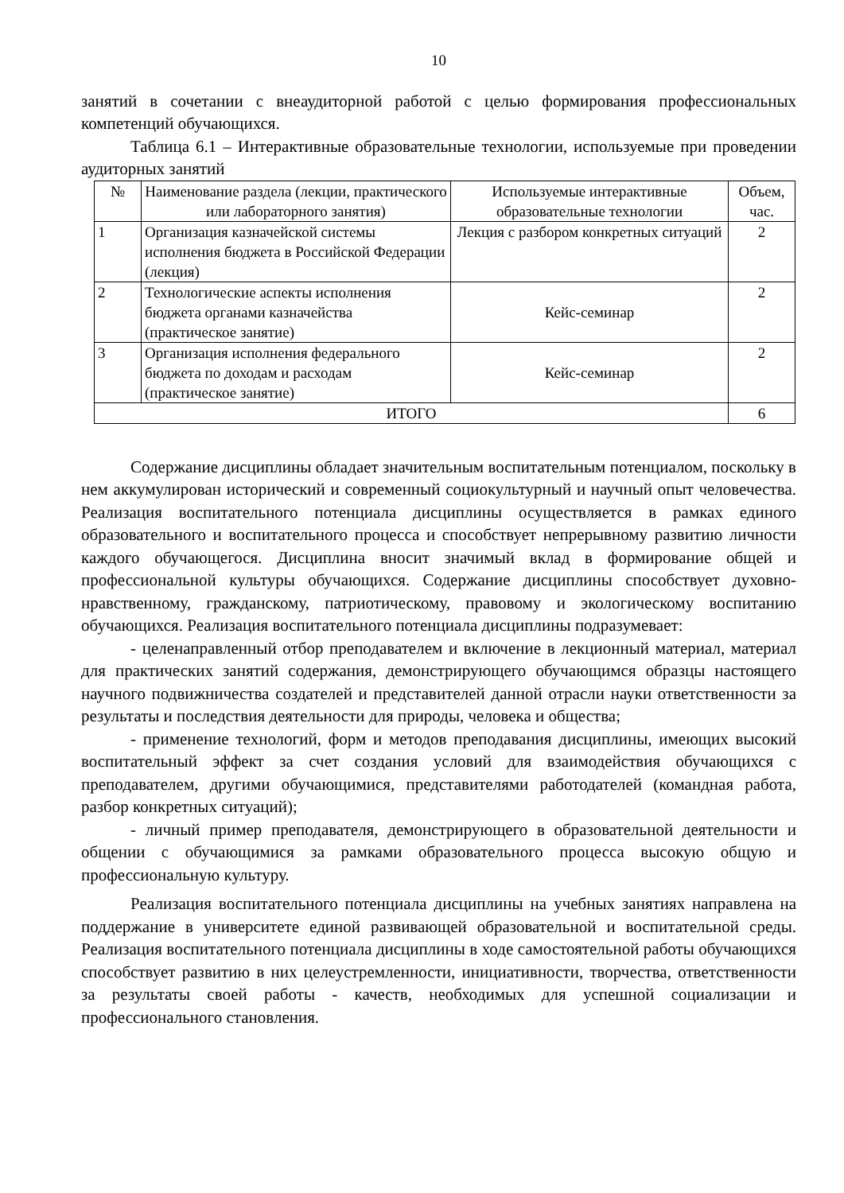10
занятий в сочетании с внеаудиторной работой с целью формирования профессиональных компетенций обучающихся.
Таблица 6.1 – Интерактивные образовательные технологии, используемые при проведении аудиторных занятий
| № | Наименование раздела (лекции, практического или лабораторного занятия) | Используемые интерактивные образовательные технологии | Объем, час. |
| --- | --- | --- | --- |
| 1 | Организация казначейской системы исполнения бюджета в Российской Федерации (лекция) | Лекция с разбором конкретных ситуаций | 2 |
| 2 | Технологические аспекты исполнения бюджета органами казначейства (практическое занятие) | Кейс-семинар | 2 |
| 3 | Организация исполнения федерального бюджета по доходам и расходам (практическое занятие) | Кейс-семинар | 2 |
| ИТОГО | | | 6 |
Содержание дисциплины обладает значительным воспитательным потенциалом, поскольку в нем аккумулирован исторический и современный социокультурный и научный опыт человечества. Реализация воспитательного потенциала дисциплины осуществляется в рамках единого образовательного и воспитательного процесса и способствует непрерывному развитию личности каждого обучающегося. Дисциплина вносит значимый вклад в формирование общей и профессиональной культуры обучающихся. Содержание дисциплины способствует духовно-нравственному, гражданскому, патриотическому, правовому и экологическому воспитанию обучающихся. Реализация воспитательного потенциала дисциплины подразумевает:
- целенаправленный отбор преподавателем и включение в лекционный материал, материал для практических занятий содержания, демонстрирующего обучающимся образцы настоящего научного подвижничества создателей и представителей данной отрасли науки ответственности за результаты и последствия деятельности для природы, человека и общества;
- применение технологий, форм и методов преподавания дисциплины, имеющих высокий воспитательный эффект за счет создания условий для взаимодействия обучающихся с преподавателем, другими обучающимися, представителями работодателей (командная работа, разбор конкретных ситуаций);
- личный пример преподавателя, демонстрирующего в образовательной деятельности и общении с обучающимися за рамками образовательного процесса высокую общую и профессиональную культуру.
Реализация воспитательного потенциала дисциплины на учебных занятиях направлена на поддержание в университете единой развивающей образовательной и воспитательной среды. Реализация воспитательного потенциала дисциплины в ходе самостоятельной работы обучающихся способствует развитию в них целеустремленности, инициативности, творчества, ответственности за результаты своей работы - качеств, необходимых для успешной социализации и профессионального становления.